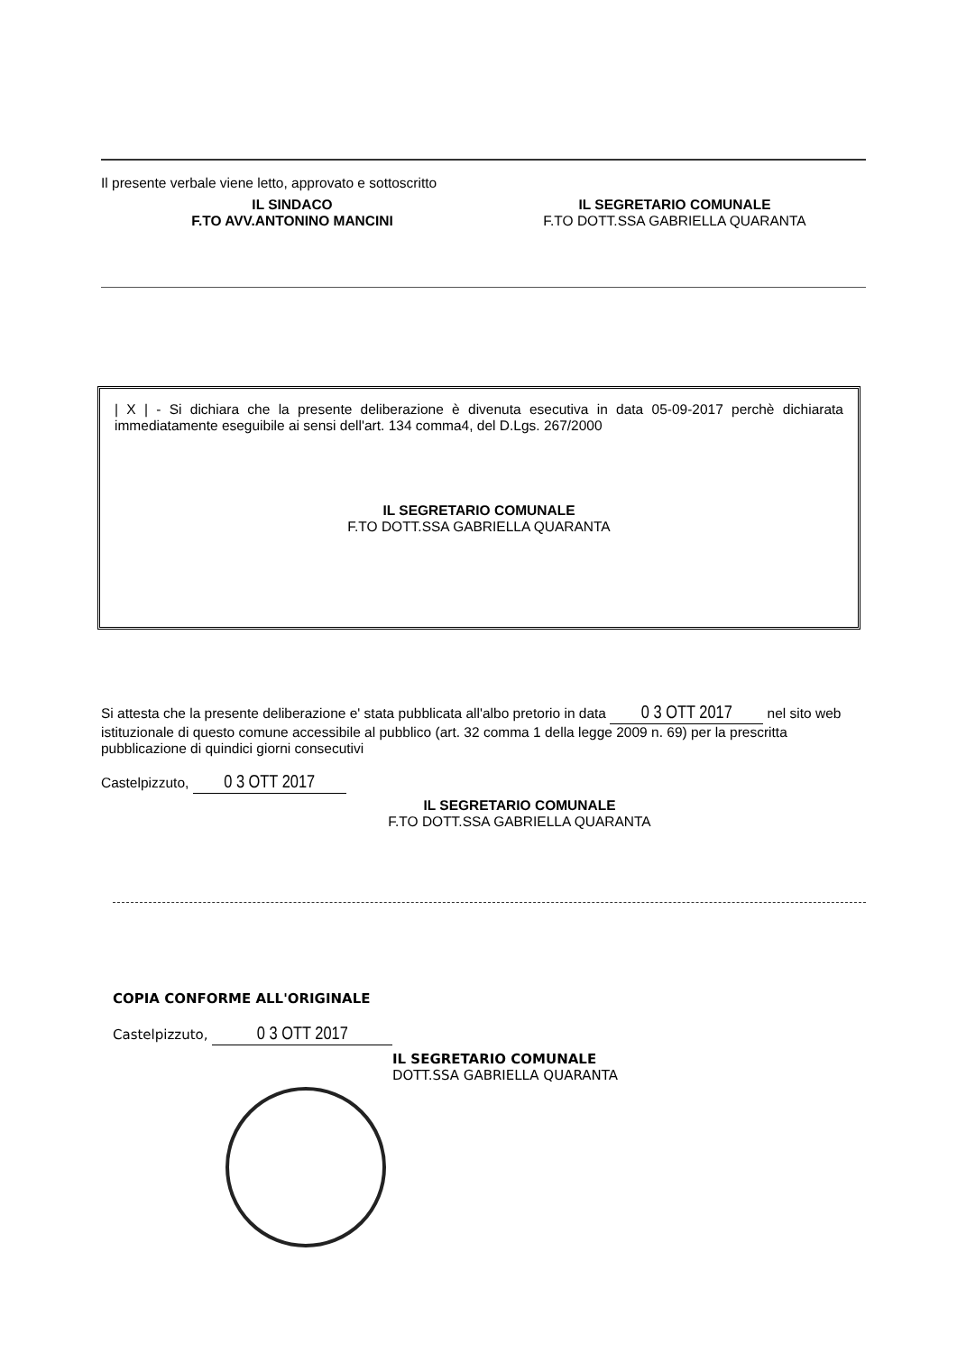Il presente verbale viene letto, approvato e sottoscritto
IL SINDACO
F.TO AVV.ANTONINO MANCINI
IL SEGRETARIO COMUNALE
F.TO DOTT.SSA GABRIELLA QUARANTA
| X | - Si dichiara che la presente deliberazione è divenuta esecutiva in data 05-09-2017 perchè dichiarata immediatamente eseguibile ai sensi dell'art. 134 comma4, del D.Lgs. 267/2000
IL SEGRETARIO COMUNALE
F.TO DOTT.SSA GABRIELLA QUARANTA
Si attesta che la presente deliberazione e' stata pubblicata all'albo pretorio in data 0 3 OTT 2017 nel sito web istituzionale di questo comune accessibile al pubblico (art. 32 comma 1 della legge 2009 n. 69) per la prescritta pubblicazione di quindici giorni consecutivi
Castelpizzuto, 0 3 OTT 2017
IL SEGRETARIO COMUNALE
F.TO DOTT.SSA GABRIELLA QUARANTA
COPIA CONFORME ALL'ORIGINALE
Castelpizzuto, 0 3 OTT 2017
IL SEGRETARIO COMUNALE
DOTT.SSA GABRIELLA QUARANTA